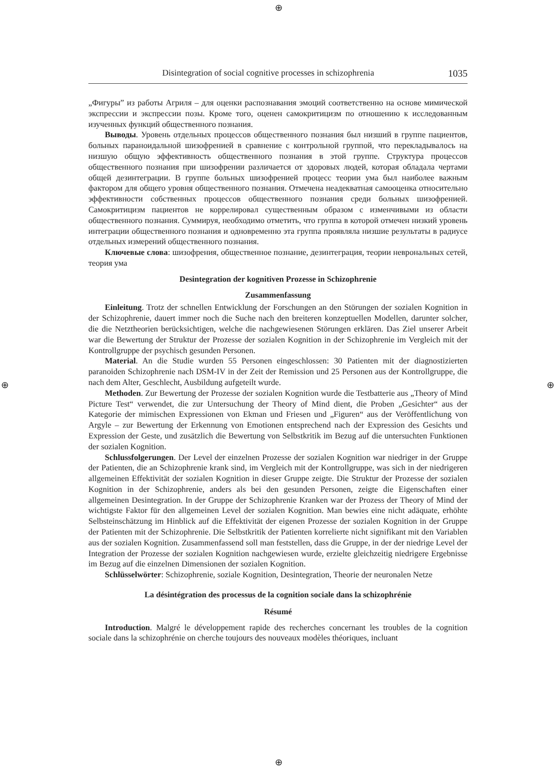⊕
⊕
⊕ ⊕
Disintegration of social cognitive processes in schizophrenia 1035
„Фигуры” из работы Агриля – для оценки распознавания эмоций соответственно на основе мимической экспрессии и экспрессии позы. Кроме того, оценен самокритицизм по отношению к исследованным изученных функций общественного познания.
Выводы. Уровень отдельных процессов общественного познания был низший в группе пациентов, больных параноидальной шизофренией в сравнение с контрольной группой, что перекладывалось на низшую общую эффективность общественного познания в этой группе. Структура процессов общественного познания при шизофрении различается от здоровых людей, которая обладала чертами общей дезинтеграции. В группе больных шизофренией процесс теории ума был наиболее важным фактором для общего уровня общественного познания. Отмечена неадекватная самооценка относительно эффективности собственных процессов общественного познания среди больных шизофренией. Самокритицизм пациентов не коррелировал существенным образом с изменчивыми из области общественного познания. Суммируя, необходимо отметить, что группа в которой отмечен низкий уровень интеграции общественного познания и одновременно эта группа проявляла низшие результаты в радиусе отдельных измерений общественного познания.
Ключевые слова: шизофрения, общественное познание, дезинтеграция, теории неврональных сетей, теория ума
Desintegration der kognitiven Prozesse in Schizophrenie
Zusammenfassung
Einleitung. Trotz der schnellen Entwicklung der Forschungen an den Störungen der sozialen Kognition in der Schizophrenie, dauert immer noch die Suche nach den breiteren konzeptuellen Modellen, darunter solcher, die die Netztheorien berücksichtigen, welche die nachgewiesenen Störungen erklären. Das Ziel unserer Arbeit war die Bewertung der Struktur der Prozesse der sozialen Kognition in der Schizophrenie im Vergleich mit der Kontrollgruppe der psychisch gesunden Personen.
Material. An die Studie wurden 55 Personen eingeschlossen: 30 Patienten mit der diagnostizierten paranoiden Schizophrenie nach DSM-IV in der Zeit der Remission und 25 Personen aus der Kontrollgruppe, die nach dem Alter, Geschlecht, Ausbildung aufgeteilt wurde.
Methoden. Zur Bewertung der Prozesse der sozialen Kognition wurde die Testbatterie aus „Theory of Mind Picture Test“ verwendet, die zur Untersuchung der Theory of Mind dient, die Proben „Gesichter“ aus der Kategorie der mimischen Expressionen von Ekman und Friesen und „Figuren“ aus der Veröffentlichung von Argyle – zur Bewertung der Erkennung von Emotionen entsprechend nach der Expression des Gesichts und Expression der Geste, und zusätzlich die Bewertung von Selbstkritik im Bezug auf die untersuchten Funktionen der sozialen Kognition.
Schlussfolgerungen. Der Level der einzelnen Prozesse der sozialen Kognition war niedriger in der Gruppe der Patienten, die an Schizophrenie krank sind, im Vergleich mit der Kontrollgruppe, was sich in der niedrigeren allgemeinen Effektivität der sozialen Kognition in dieser Gruppe zeigte. Die Struktur der Prozesse der sozialen Kognition in der Schizophrenie, anders als bei den gesunden Personen, zeigte die Eigenschaften einer allgemeinen Desintegration. In der Gruppe der Schizophrenie Kranken war der Prozess der Theory of Mind der wichtigste Faktor für den allgemeinen Level der sozialen Kognition. Man bewies eine nicht adäquate, erhöhte Selbsteinschätzung im Hinblick auf die Effektivität der eigenen Prozesse der sozialen Kognition in der Gruppe der Patienten mit der Schizophrenie. Die Selbstkritik der Patienten korrelierte nicht signifikant mit den Variablen aus der sozialen Kognition. Zusammenfassend soll man feststellen, dass die Gruppe, in der der niedrige Level der Integration der Prozesse der sozialen Kognition nachgewiesen wurde, erzielte gleichzeitig niedrigere Ergebnisse im Bezug auf die einzelnen Dimensionen der sozialen Kognition.
Schlüsselwörter: Schizophrenie, soziale Kognition, Desintegration, Theorie der neuronalen Netze
La désintégration des processus de la cognition sociale dans la schizophrénie
Résumé
Introduction. Malgré le développement rapide des recherches concernant les troubles de la cognition sociale dans la schizophrénie on cherche toujours des nouveaux modèles théoriques, incluant